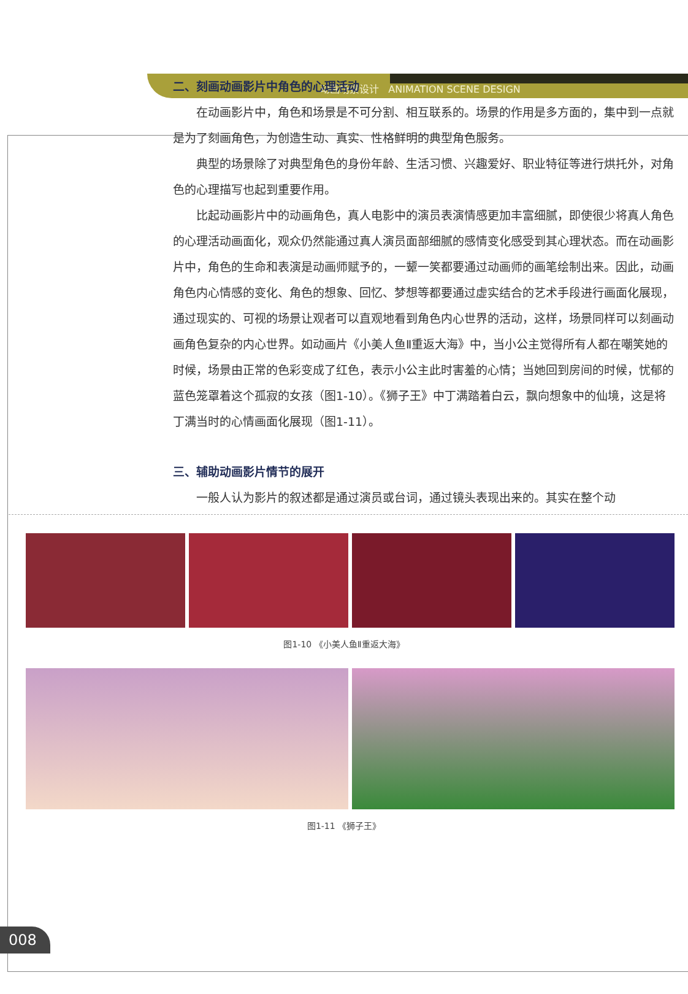动画场景设计 ANIMATION SCENE DESIGN
二、刻画动画影片中角色的心理活动
在动画影片中，角色和场景是不可分割、相互联系的。场景的作用是多方面的，集中到一点就是为了刻画角色，为创造生动、真实、性格鲜明的典型角色服务。
典型的场景除了对典型角色的身份年龄、生活习惯、兴趣爱好、职业特征等进行烘托外，对角色的心理描写也起到重要作用。
比起动画影片中的动画角色，真人电影中的演员表演情感更加丰富细腻，即使很少将真人角色的心理活动画面化，观众仍然能通过真人演员面部细腻的感情变化感受到其心理状态。而在动画影片中，角色的生命和表演是动画师赋予的，一颦一笑都要通过动画师的画笔绘制出来。因此，动画角色内心情感的变化、角色的想象、回忆、梦想等都要通过虚实结合的艺术手段进行画面化展现，通过现实的、可视的场景让观者可以直观地看到角色内心世界的活动，这样，场景同样可以刻画动画角色复杂的内心世界。如动画片《小美人鱼Ⅱ重返大海》中，当小公主觉得所有人都在嘲笑她的时候，场景由正常的色彩变成了红色，表示小公主此时害羞的心情；当她回到房间的时候，忧郁的蓝色笼罩着这个孤寂的女孩（图1-10）。《狮子王》中丁满踏着白云，飘向想象中的仙境，这是将丁满当时的心情画面化展现（图1-11）。
三、辅助动画影片情节的展开
一般人认为影片的叙述都是通过演员或台词，通过镜头表现出来的。其实在整个动
图1-10 《小美人鱼Ⅱ重返大海》
图1-11 《狮子王》
008